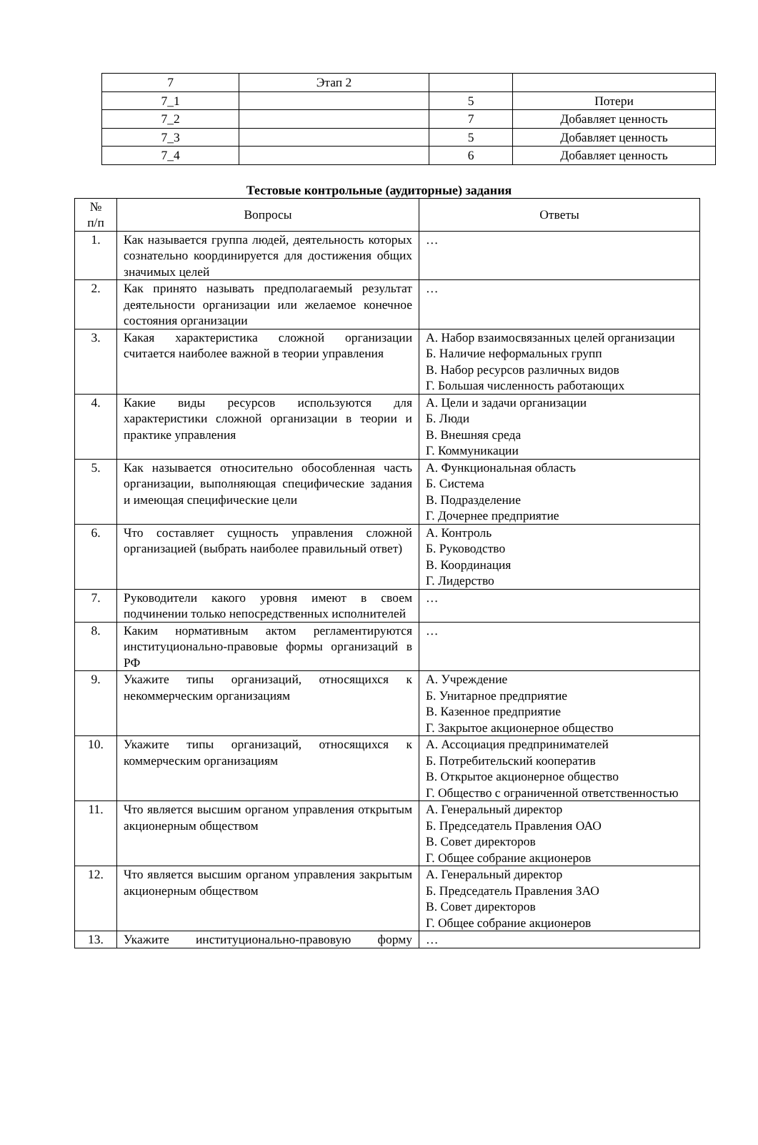| 7 | Этап 2 | | |
| 7_1 | | 5 | Потери |
| 7_2 | | 7 | Добавляет ценность |
| 7_3 | | 5 | Добавляет ценность |
| 7_4 | | 6 | Добавляет ценность |
Тестовые контрольные (аудиторные) задания
| № п/п | Вопросы | Ответы |
| --- | --- | --- |
| 1. | Как называется группа людей, деятельность которых сознательно координируется для достижения общих значимых целей | … |
| 2. | Как принято называть предполагаемый результат деятельности организации или желаемое конечное состояния организации | … |
| 3. | Какая характеристика сложной организации считается наиболее важной в теории управления | А. Набор взаимосвязанных целей организации Б. Наличие неформальных групп В. Набор ресурсов различных видов Г. Большая численность работающих |
| 4. | Какие виды ресурсов используются для характеристики сложной организации в теории и практике управления | А. Цели и задачи организации Б. Люди В. Внешняя среда Г. Коммуникации |
| 5. | Как называется относительно обособленная часть организации, выполняющая специфические задания и имеющая специфические цели | А. Функциональная область Б. Система В. Подразделение Г. Дочернее предприятие |
| 6. | Что составляет сущность управления сложной организацией (выбрать наиболее правильный ответ) | А. Контроль Б. Руководство В. Координация Г. Лидерство |
| 7. | Руководители какого уровня имеют в своем подчинении только непосредственных исполнителей | … |
| 8. | Каким нормативным актом регламентируются институционально-правовые формы организаций в РФ | … |
| 9. | Укажите типы организаций, относящихся к некоммерческим организациям | А. Учреждение Б. Унитарное предприятие В. Казенное предприятие Г. Закрытое акционерное общество |
| 10. | Укажите типы организаций, относящихся к коммерческим организациям | А. Ассоциация предпринимателей Б. Потребительский кооператив В. Открытое акционерное общество Г. Общество с ограниченной ответственностью |
| 11. | Что является высшим органом управления открытым акционерным обществом | А. Генеральный директор Б. Председатель Правления ОАО В. Совет директоров Г. Общее собрание акционеров |
| 12. | Что является высшим органом управления закрытым акционерным обществом | А. Генеральный директор Б. Председатель Правления ЗАО В. Совет директоров Г. Общее собрание акционеров |
| 13. | Укажите институционально-правовую форму | … |